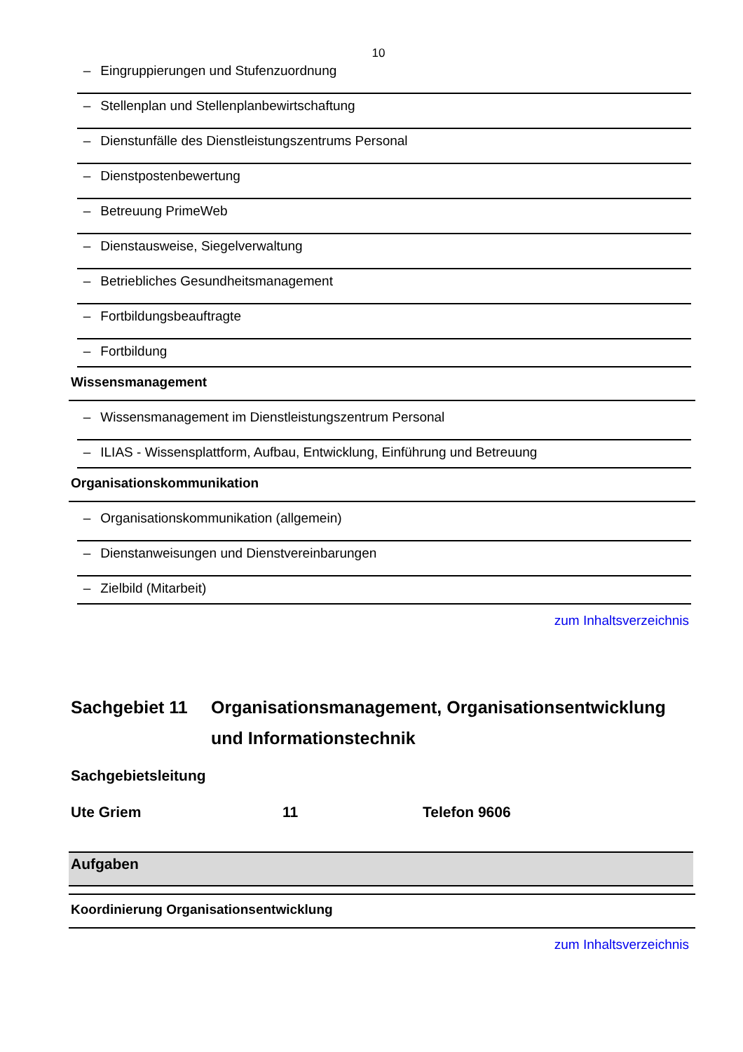10
– Eingruppierungen und Stufenzuordnung
– Stellenplan und Stellenplanbewirtschaftung
– Dienstunfälle des Dienstleistungszentrums Personal
– Dienstpostenbewertung
– Betreuung PrimeWeb
– Dienstausweise, Siegelverwaltung
– Betriebliches Gesundheitsmanagement
– Fortbildungsbeauftragte
– Fortbildung
Wissensmanagement
– Wissensmanagement im Dienstleistungszentrum Personal
– ILIAS - Wissensplattform, Aufbau, Entwicklung, Einführung und Betreuung
Organisationskommunikation
– Organisationskommunikation (allgemein)
– Dienstanweisungen und Dienstvereinbarungen
– Zielbild (Mitarbeit)
zum Inhaltsverzeichnis
Sachgebiet 11 Organisationsmanagement, Organisationsentwicklung und Informationstechnik
Sachgebietsleitung
Ute Griem 11 Telefon 9606
Aufgaben
Koordinierung Organisationsentwicklung
zum Inhaltsverzeichnis